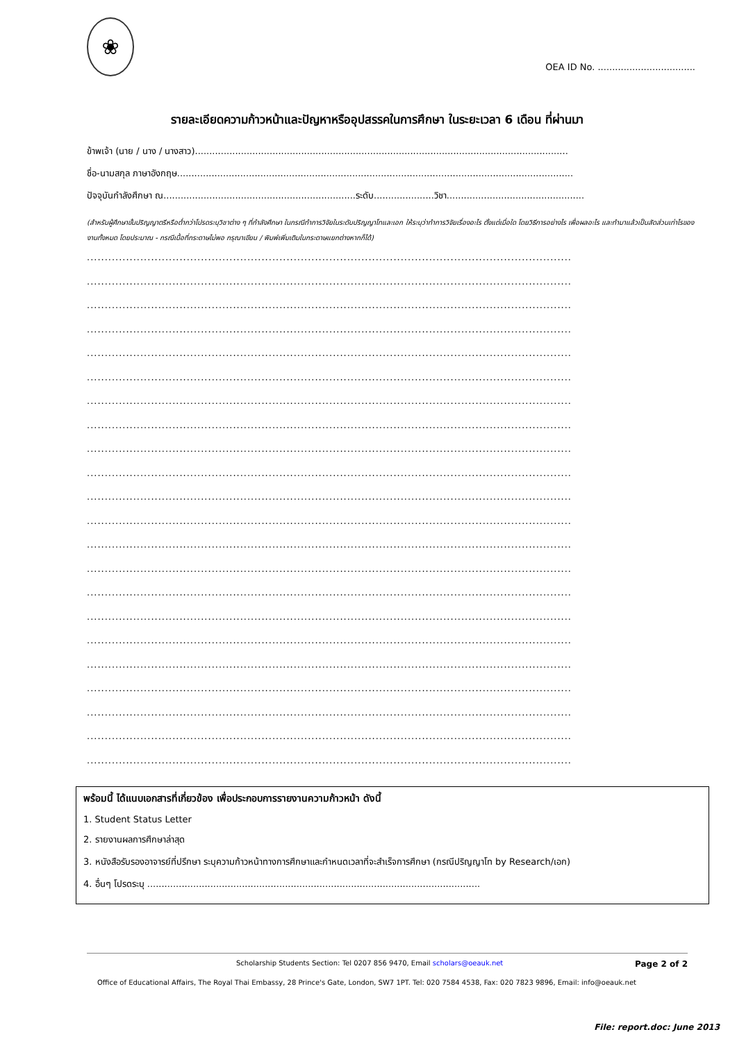❀
OEA ID No. ..................................
รายละเอียดความก้าวหน้าและปัญหาหรืออุปสรรคในการศึกษา ในระยะเวลา 6 เดือน ที่ผ่านมา
ข้าพเจ้า (นาย / นาง / นางสาว)..................................................................................................................................
ชื่อ-นามสกุล ภาษาอังกฤษ..........................................................................................................................................
ปัจจุบันกำลังศึกษา ณ...................................................................ระดับ.....................วิชา................................................
(สำหรับผู้ศึกษาขั้นปริญญาตรีหรือต่ำกว่าโปรดระบุวิชาต่าง ๆ ที่กำลังศึกษา ในกรณีทำการวิจัยในระดับปริญญาโทและเอก ให้ระบุว่าทำการวิจัยเรื่องอะไร ตั้งแต่เมื่อใด โดยวิธีการอย่างไร เพื่อผลอะไร และทำมาแล้วเป็นสัดส่วนเท่าไรของงานทั้งหมด โดยประมาณ - กรณีเนื้อที่กระดาษไม่พอ กรุณาเขียน / พิมพ์เพิ่มเติมในกระดาษแยกต่างหากก็ได้)
........................................................................................................................................
........................................................................................................................................
........................................................................................................................................
........................................................................................................................................
........................................................................................................................................
........................................................................................................................................
........................................................................................................................................
........................................................................................................................................
........................................................................................................................................
........................................................................................................................................
........................................................................................................................................
........................................................................................................................................
........................................................................................................................................
........................................................................................................................................
........................................................................................................................................
........................................................................................................................................
........................................................................................................................................
........................................................................................................................................
........................................................................................................................................
........................................................................................................................................
........................................................................................................................................
........................................................................................................................................
พร้อมนี้ ได้แนบเอกสารที่เกี่ยวข้อง เพื่อประกอบการรายงานความก้าวหน้า ดังนี้
1. Student Status Letter
2. รายงานผลการศึกษาล่าสุด
3. หนังสือรับรองอาจารย์ที่ปรึกษา ระบุความก้าวหน้าทางการศึกษาและกำหนดเวลาที่จะสำเร็จการศึกษา (กรณีปริญญาโท by Research/เอก)
4. อื่นๆ โปรดระบุ ....................................................................................................................
Scholarship Students Section: Tel 0207 856 9470, Email scholars@oeauk.net Page 2 of 2
Office of Educational Affairs, The Royal Thai Embassy, 28 Prince's Gate, London, SW7 1PT. Tel: 020 7584 4538, Fax: 020 7823 9896, Email: info@oeauk.net
File: report.doc: June 2013